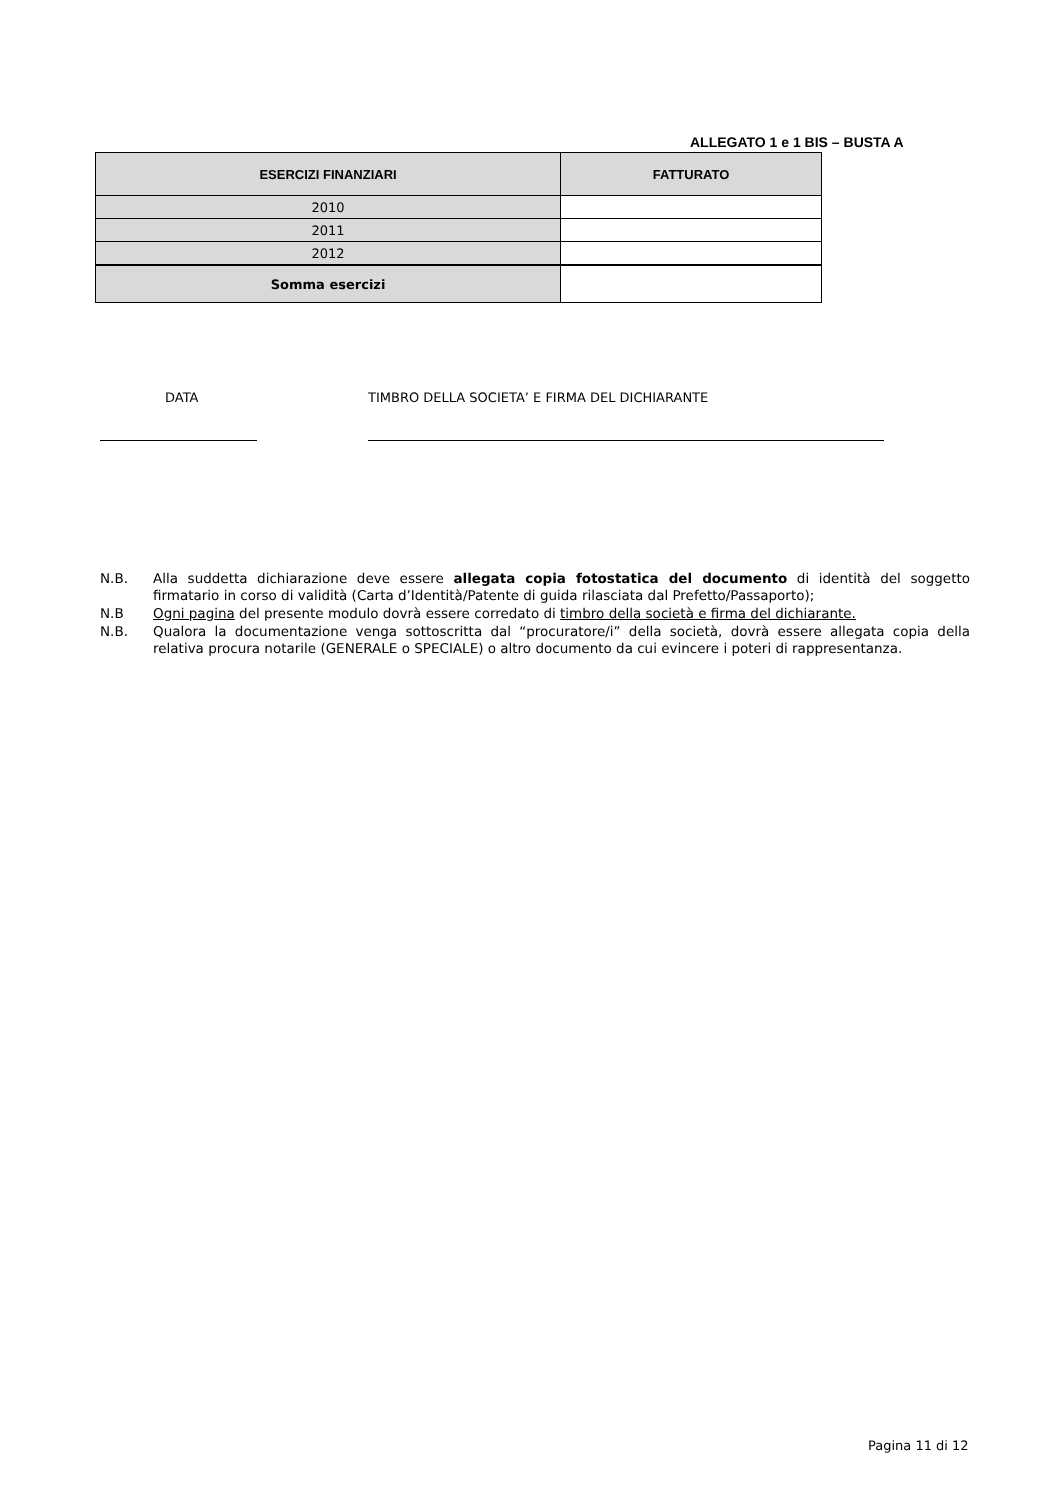ALLEGATO 1 e 1 BIS – BUSTA A
| ESERCIZI FINANZIARI | FATTURATO |
| --- | --- |
| 2010 | |
| 2011 | |
| 2012 | |
| Somma esercizi | |
DATA
TIMBRO DELLA SOCIETA’ E FIRMA DEL DICHIARANTE
N.B. Alla suddetta dichiarazione deve essere allegata copia fotostatica del documento di identità del soggetto firmatario in corso di validità (Carta d’Identità/Patente di guida rilasciata dal Prefetto/Passaporto);
N.B Ogni pagina del presente modulo dovrà essere corredato di timbro della società e firma del dichiarante.
N.B. Qualora la documentazione venga sottoscritta dal “procuratore/i” della società, dovrà essere allegata copia della relativa procura notarile (GENERALE o SPECIALE) o altro documento da cui evincere i poteri di rappresentanza.
Pagina 11 di 12